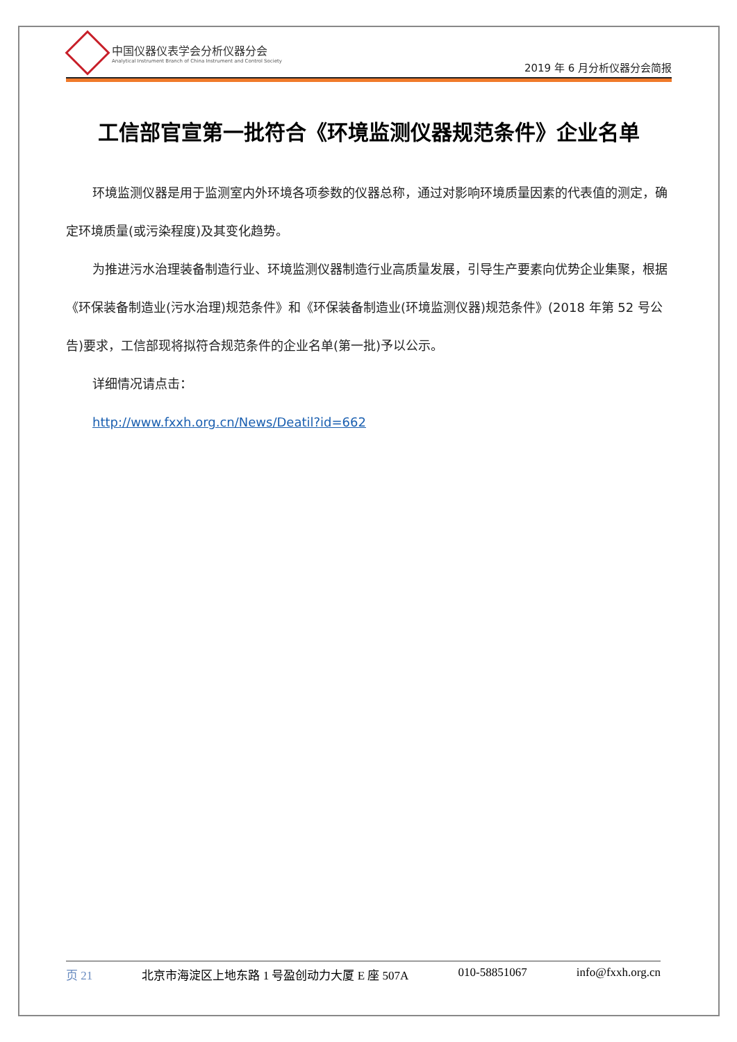中国仪器仪表学会分析仪器分会
Analytical Instrument Branch of China Instrument and Control Society
2019 年 6 月分析仪器分会简报
工信部官宣第一批符合《环境监测仪器规范条件》企业名单
环境监测仪器是用于监测室内外环境各项参数的仪器总称，通过对影响环境质量因素的代表值的测定，确定环境质量(或污染程度)及其变化趋势。
为推进污水治理装备制造行业、环境监测仪器制造行业高质量发展，引导生产要素向优势企业集聚，根据《环保装备制造业(污水治理)规范条件》和《环保装备制造业(环境监测仪器)规范条件》(2018 年第 52 号公告)要求，工信部现将拟符合规范条件的企业名单(第一批)予以公示。
详细情况请点击：
http://www.fxxh.org.cn/News/Deatil?id=662
页 21 北京市海淀区上地东路 1 号盈创动力大厦 E 座 507A 010-58851067 info@fxxh.org.cn